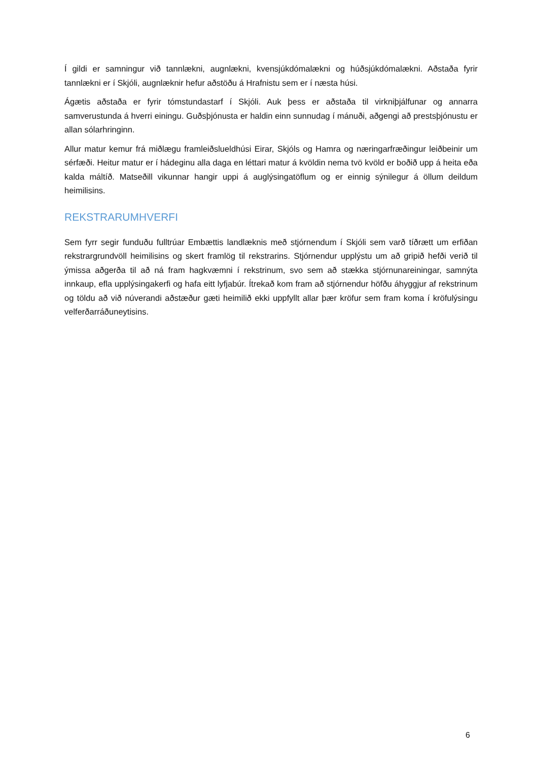Í gildi er samningur við tannlækni, augnlækni, kvensjúkdómalækni og húðsjúkdómalækni. Aðstaða fyrir tannlækni er í Skjóli, augnlæknir hefur aðstöðu á Hrafnistu sem er í næsta húsi.
Ágætis aðstaða er fyrir tómstundastarf í Skjóli. Auk þess er aðstaða til virkniþjálfunar og annarra samverustunda á hverri einingu. Guðsþjónusta er haldin einn sunnudag í mánuði, aðgengi að prestsþjónustu er allan sólarhringinn.
Allur matur kemur frá miðlægu framleiðslueldhúsi Eirar, Skjóls og Hamra og næringarfræðingur leiðbeinir um sérfæði. Heitur matur er í hádeginu alla daga en léttari matur á kvöldin nema tvö kvöld er boðið upp á heita eða kalda máltíð. Matseðill vikunnar hangir uppi á auglýsingatöflum og er einnig sýnilegur á öllum deildum heimilisins.
REKSTRARUMHVERFI
Sem fyrr segir funduðu fulltrúar Embættis landlæknis með stjórnendum í Skjóli sem varð tíðrætt um erfiðan rekstrargrundvöll heimilisins og skert framlög til rekstrarins. Stjórnendur upplýstu um að gripið hefði verið til ýmissa aðgerða til að ná fram hagkvæmni í rekstrinum, svo sem að stækka stjórnunareiningar, samnýta innkaup, efla upplýsingakerfi og hafa eitt lyfjabúr. Ítrekað kom fram að stjórnendur höfðu áhyggjur af rekstrinum og töldu að við núverandi aðstæður gæti heimilið ekki uppfyllt allar þær kröfur sem fram koma í kröfulýsingu velferðarráðuneytisins.
6